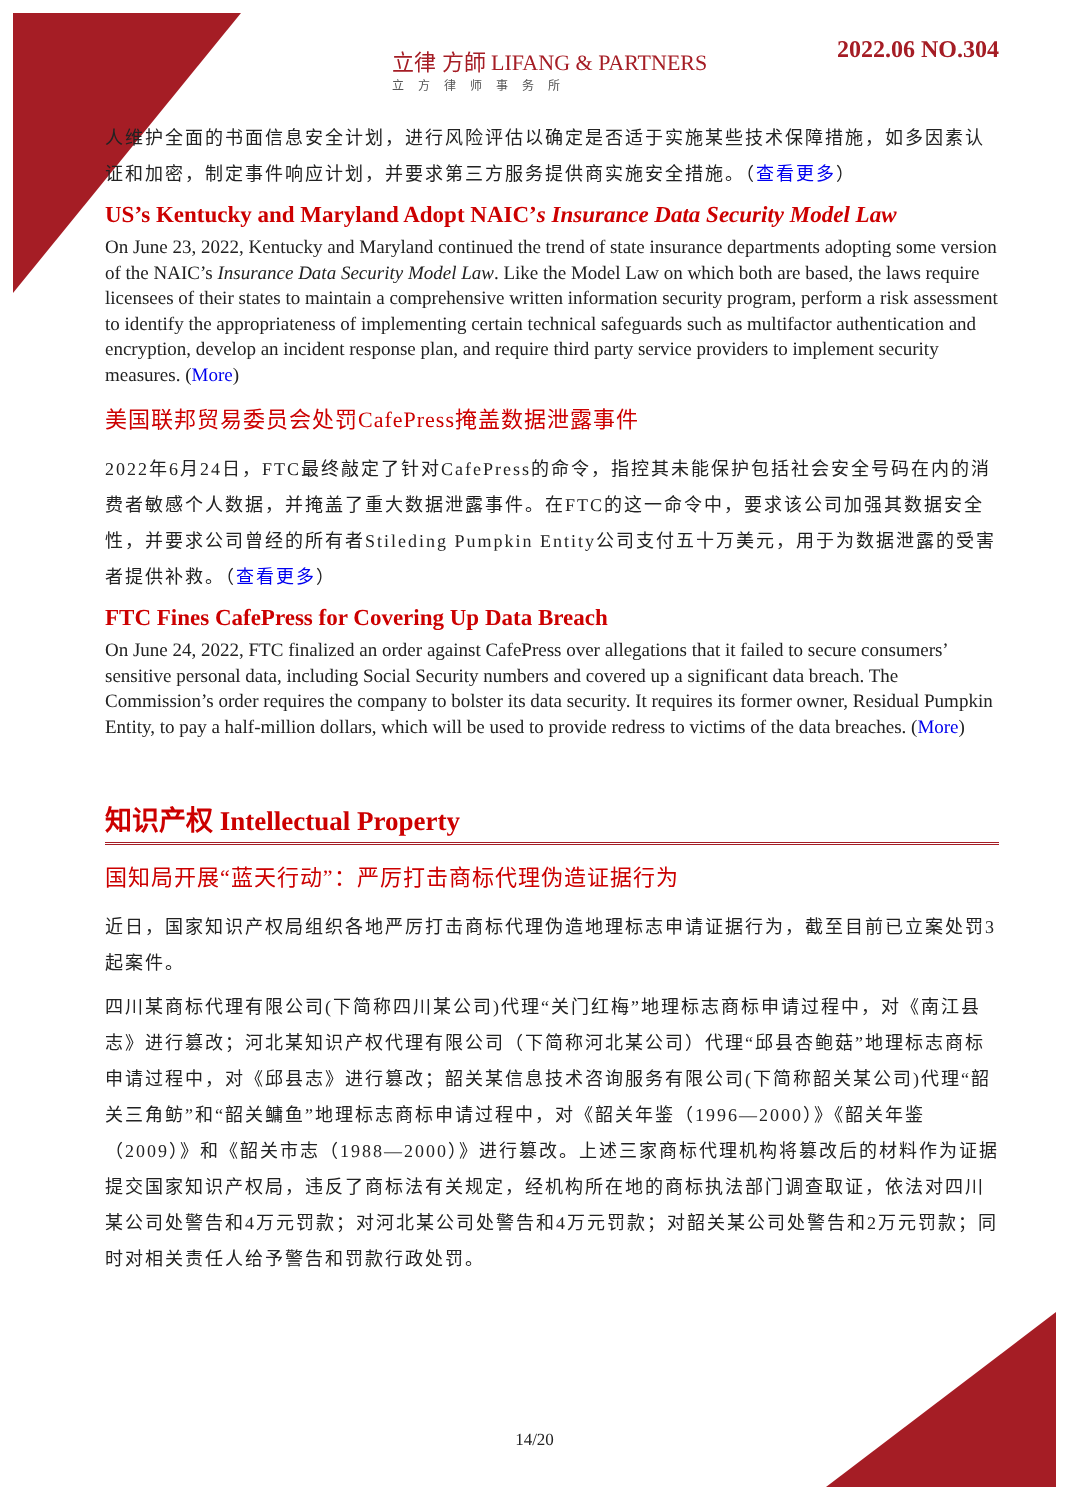立律 方師 LIFANG & PARTNERS
立方律师事务所
2022.06 NO.304
人维护全面的书面信息安全计划，进行风险评估以确定是否适于实施某些技术保障措施，如多因素认证和加密，制定事件响应计划，并要求第三方服务提供商实施安全措施。（查看更多）
US’s Kentucky and Maryland Adopt NAIC’s Insurance Data Security Model Law
On June 23, 2022, Kentucky and Maryland continued the trend of state insurance departments adopting some version of the NAIC’s Insurance Data Security Model Law. Like the Model Law on which both are based, the laws require licensees of their states to maintain a comprehensive written information security program, perform a risk assessment to identify the appropriateness of implementing certain technical safeguards such as multifactor authentication and encryption, develop an incident response plan, and require third party service providers to implement security measures. (More)
美国联邦贸易委员会处罚CafePress掩盖数据泄露事件
2022年6月24日，FTC最终敲定了针对CafePress的命令，指控其未能保护包括社会安全号码在内的消费者敏感个人数据，并掩盖了重大数据泄露事件。在FTC的这一命令中，要求该公司加强其数据安全性，并要求公司曾经的所有者Stileding Pumpkin Entity公司支付五十万美元，用于为数据泄露的受害者提供补救。（查看更多）
FTC Fines CafePress for Covering Up Data Breach
On June 24, 2022, FTC finalized an order against CafePress over allegations that it failed to secure consumers’ sensitive personal data, including Social Security numbers and covered up a significant data breach. The Commission’s order requires the company to bolster its data security. It requires its former owner, Residual Pumpkin Entity, to pay a half-million dollars, which will be used to provide redress to victims of the data breaches. (More)
知识产权 Intellectual Property
国知局开展“蓝天行动”：严厉打击商标代理伪造证据行为
近日，国家知识产权局组织各地严厉打击商标代理伪造地理标志申请证据行为，截至目前已立案处罚3起案件。
四川某商标代理有限公司(下简称四川某公司)代理“关门红梅”地理标志商标申请过程中，对《南江县志》进行篡改；河北某知识产权代理有限公司（下简称河北某公司）代理“邱县杏鲍菇”地理标志商标申请过程中，对《邱县志》进行篡改；韶关某信息技术咨询服务有限公司(下简称韶关某公司)代理“韶关三角鲂”和“韶关鳙鱼”地理标志商标申请过程中，对《韶关年鉴（1996—2000）》《韶关年鉴（2009）》和《韶关市志（1988—2000）》进行篡改。上述三家商标代理机构将篡改后的材料作为证据提交国家知识产权局，违反了商标法有关规定，经机构所在地的商标执法部门调查取证，依法对四川某公司处警告和4万元罚款；对河北某公司处警告和4万元罚款；对韶关某公司处警告和2万元罚款；同时对相关责任人给予警告和罚款行政处罚。
14/20